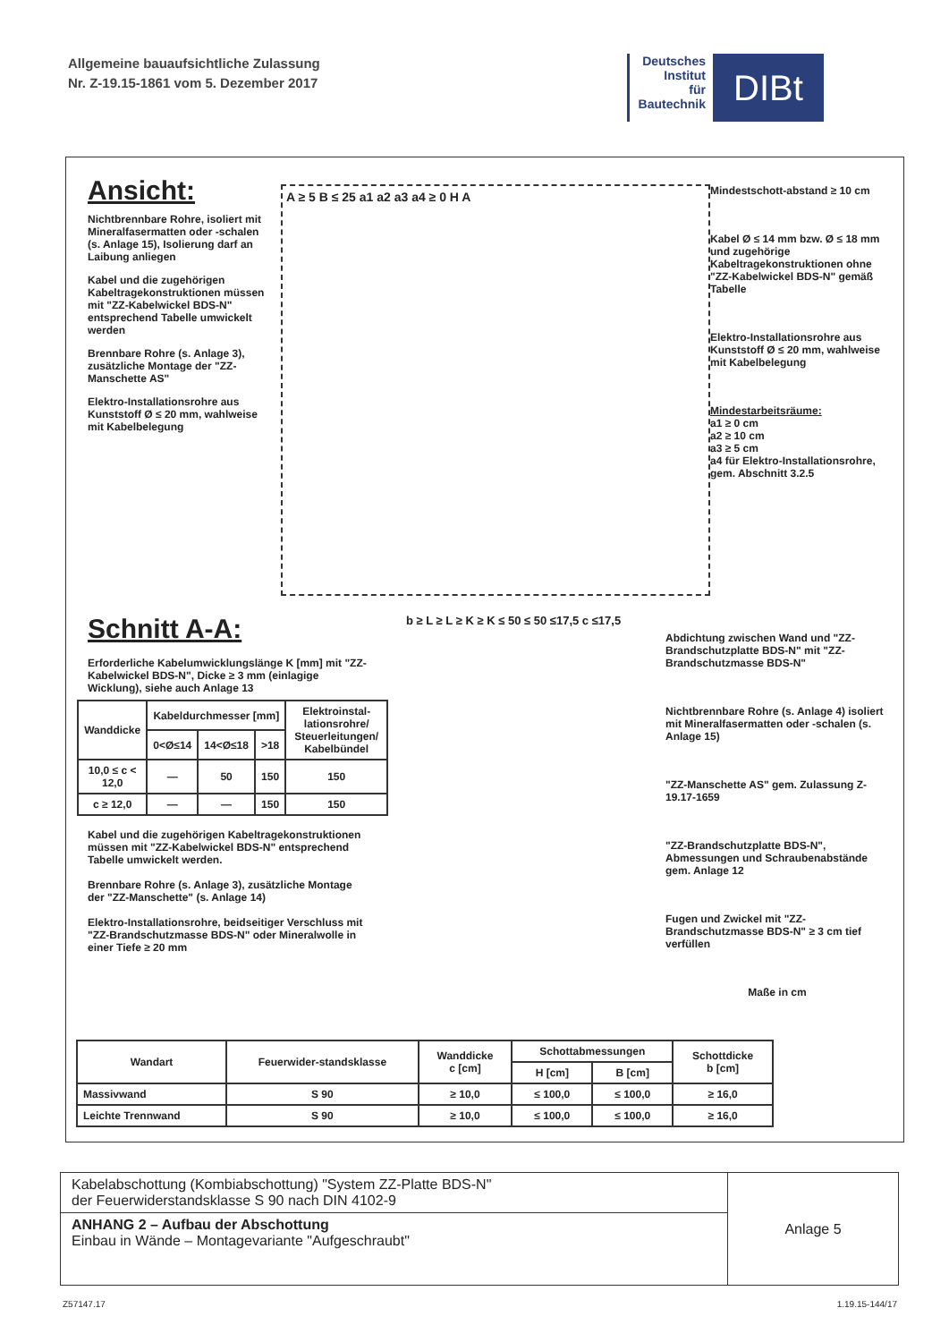Allgemeine bauaufsichtliche Zulassung
Nr. Z-19.15-1861 vom 5. Dezember 2017
Deutsches
Institut
für
Bautechnik
DIBt
Ansicht:
Nichtbrennbare Rohre, isoliert mit Mineralfasermatten oder -schalen (s. Anlage 15), Isolierung darf an Laibung anliegen
Kabel und die zugehörigen Kabeltragekonstruktionen müssen mit "ZZ-Kabelwickel BDS-N" entsprechend Tabelle umwickelt werden
Brennbare Rohre (s. Anlage 3), zusätzliche Montage der "ZZ-Manschette AS"
Elektro-Installationsrohre aus Kunststoff Ø ≤ 20 mm, wahlweise mit Kabelbelegung
A ≥ 5 B ≤ 25 a1 a2 a3 a4 ≥ 0 H A
Mindestschott-abstand ≥ 10 cm
Kabel Ø ≤ 14 mm bzw. Ø ≤ 18 mm und zugehörige Kabeltragekonstruktionen ohne "ZZ-Kabelwickel BDS-N" gemäß Tabelle
Elektro-Installationsrohre aus Kunststoff Ø ≤ 20 mm, wahlweise mit Kabelbelegung
Mindestarbeitsräume:
a1 ≥ 0 cm
a2 ≥ 10 cm
a3 ≥ 5 cm
a4 für Elektro-Installationsrohre, gem. Abschnitt 3.2.5
Schnitt A-A:
Erforderliche Kabelumwicklungslänge K [mm] mit "ZZ-Kabelwickel BDS-N", Dicke ≥ 3 mm (einlagige Wicklung), siehe auch Anlage 13
| Wanddicke | Kabeldurchmesser [mm] | | | Elektroinstal-lationsrohre/ Steuerleitungen/ Kabelbündel |
| --- | --- | --- | --- | --- |
| | 0<Ø≤14 | 14<Ø≤18 | >18 | |
| 10,0 ≤ c < 12,0 | — | 50 | 150 | 150 |
| c ≥ 12,0 | — | — | 150 | 150 |
Kabel und die zugehörigen Kabeltragekonstruktionen müssen mit "ZZ-Kabelwickel BDS-N" entsprechend Tabelle umwickelt werden.
Brennbare Rohre (s. Anlage 3), zusätzliche Montage der "ZZ-Manschette" (s. Anlage 14)
Elektro-Installationsrohre, beidseitiger Verschluss mit "ZZ-Brandschutzmasse BDS-N" oder Mineralwolle in einer Tiefe ≥ 20 mm
b ≥ L ≥ L ≥ K ≥ K ≤ 50 ≤ 50 ≤17,5 c ≤17,5
Abdichtung zwischen Wand und "ZZ-Brandschutzplatte BDS-N" mit "ZZ-Brandschutzmasse BDS-N"
Nichtbrennbare Rohre (s. Anlage 4) isoliert mit Mineralfasermatten oder -schalen (s. Anlage 15)
"ZZ-Manschette AS" gem. Zulassung Z-19.17-1659
"ZZ-Brandschutzplatte BDS-N", Abmessungen und Schraubenabstände gem. Anlage 12
Fugen und Zwickel mit "ZZ-Brandschutzmasse BDS-N" ≥ 3 cm tief verfüllen
Maße in cm
| Wandart | Feuerwider-standsklasse | Wanddicke c [cm] | Schottabmessungen | | Schottdicke b [cm] |
| --- | --- | --- | --- | --- | --- |
| | | | H [cm] | B [cm] | |
| Massivwand | S 90 | ≥ 10,0 | ≤ 100,0 | ≤ 100,0 | ≥ 16,0 |
| Leichte Trennwand | S 90 | ≥ 10,0 | ≤ 100,0 | ≤ 100,0 | ≥ 16,0 |
Kabelabschottung (Kombiabschottung) "System ZZ-Platte BDS-N"
der Feuerwiderstandsklasse S 90 nach DIN 4102-9
ANHANG 2 – Aufbau der Abschottung
Einbau in Wände – Montagevariante "Aufgeschraubt"
Anlage 5
Z57147.17 1.19.15-144/17